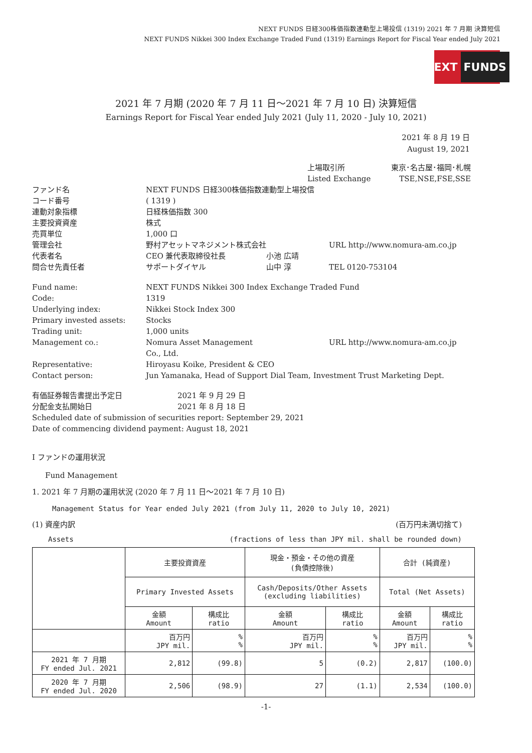NEXT FUNDS 日経300株価指数連動型上場投信 (1319) 2021 年 7 月期 決算短信
NEXT FUNDS Nikkei 300 Index Exchange Traded Fund (1319) Earnings Report for Fiscal Year ended July 2021
NEXT FUNDS
2021 年 7 月期 (2020 年 7 月 11 日～2021 年 7 月 10 日) 決算短信
Earnings Report for Fiscal Year ended July 2021 (July 11, 2020 - July 10, 2021)
2021 年 8 月 19 日
August 19, 2021
上場取引所
Listed Exchange
東京･名古屋･福岡･札幌
TSE,NSE,FSE,SSE
ファンド名 NEXT FUNDS 日経300株価指数連動型上場投信
コード番号 ( 1319 )
連動対象指標 日経株価指数 300
主要投資資産 株式
売買単位 1,000 口
管理会社 野村アセットマネジメント株式会社 URL http://www.nomura-am.co.jp
代表者名 CEO 兼代表取締役社長 小池 広靖
問合せ先責任者 サポートダイヤル 山中 淳 TEL 0120-753104
Fund name: NEXT FUNDS Nikkei 300 Index Exchange Traded Fund
Code: 1319
Underlying index: Nikkei Stock Index 300
Primary invested assets: Stocks
Trading unit: 1,000 units
Management co.: Nomura Asset Management Co., Ltd.
URL http://www.nomura-am.co.jp
Representative: Hiroyasu Koike, President & CEO
Contact person: Jun Yamanaka, Head of Support Dial Team, Investment Trust Marketing Dept.
有価証券報告書提出予定日 2021 年 9 月 29 日
分配金支払開始日 2021 年 8 月 18 日
Scheduled date of submission of securities report: September 29, 2021
Date of commencing dividend payment: August 18, 2021
Ⅰ ファンドの運用状況
Fund Management
1. 2021 年 7 月期の運用状況 (2020 年 7 月 11 日～2021 年 7 月 10 日)
Management Status for Year ended July 2021 (from July 11, 2020 to July 10, 2021)
(1) 資産内訳 (百万円未満切捨て)
Assets (fractions of less than JPY mil. shall be rounded down)
| | 主要投資資産 | | 現金・預金・その他の資産 (負債控除後) | | 合計 (純資産) | |
| | Primary Invested Assets | | Cash/Deposits/Other Assets (excluding liabilities) | | Total (Net Assets) | |
| | 金額 Amount | 構成比 ratio | 金額 Amount | 構成比 ratio | 金額 Amount | 構成比 ratio |
| | 百万円 JPY mil. | % % | 百万円 JPY mil. | % % | 百万円 JPY mil. | % % |
| 2021 年 7 月期 FY ended Jul. 2021 | 2,812 | (99.8) | 5 | (0.2) | 2,817 | (100.0) |
| 2020 年 7 月期 FY ended Jul. 2020 | 2,506 | (98.9) | 27 | (1.1) | 2,534 | (100.0) |
-1-